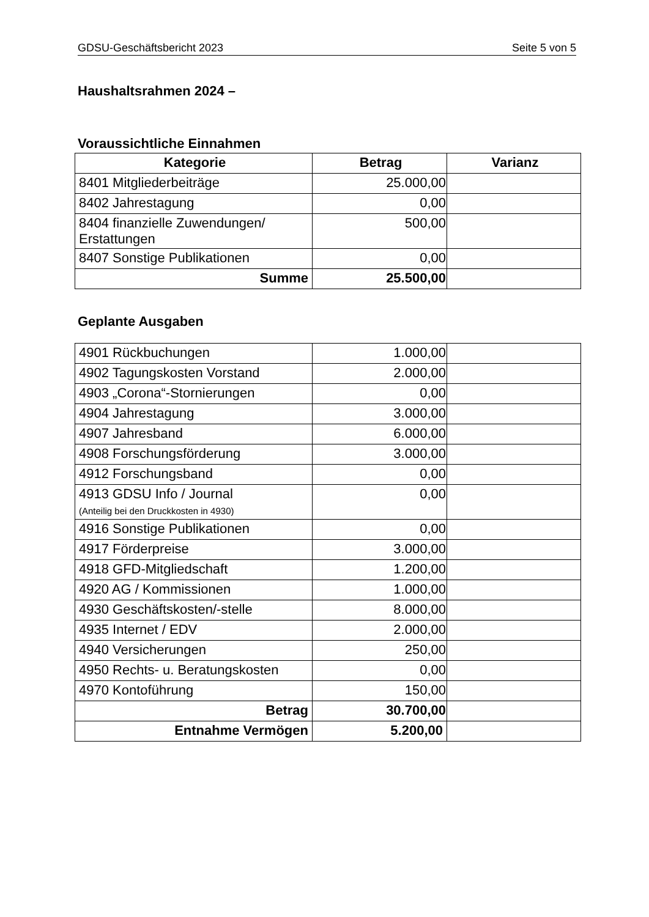GDSU-Geschäftsbericht 2023 Seite 5 von 5
Haushaltsrahmen 2024 –
Voraussichtliche Einnahmen
| Kategorie | Betrag | Varianz |
| --- | --- | --- |
| 8401 Mitgliederbeiträge | 25.000,00 | |
| 8402 Jahrestagung | 0,00 | |
| 8404 finanzielle Zuwendungen/ Erstattungen | 500,00 | |
| 8407 Sonstige Publikationen | 0,00 | |
| Summe | 25.500,00 | |
Geplante Ausgaben
| 4901 Rückbuchungen | 1.000,00 | |
| 4902 Tagungskosten Vorstand | 2.000,00 | |
| 4903 „Corona“-Stornierungen | 0,00 | |
| 4904 Jahrestagung | 3.000,00 | |
| 4907 Jahresband | 6.000,00 | |
| 4908 Forschungsförderung | 3.000,00 | |
| 4912 Forschungsband | 0,00 | |
| 4913 GDSU Info / Journal (Anteilig bei den Druckkosten in 4930) | 0,00 | |
| 4916 Sonstige Publikationen | 0,00 | |
| 4917 Förderpreise | 3.000,00 | |
| 4918 GFD-Mitgliedschaft | 1.200,00 | |
| 4920 AG / Kommissionen | 1.000,00 | |
| 4930 Geschäftskosten/-stelle | 8.000,00 | |
| 4935 Internet / EDV | 2.000,00 | |
| 4940 Versicherungen | 250,00 | |
| 4950 Rechts- u. Beratungskosten | 0,00 | |
| 4970 Kontoführung | 150,00 | |
| Betrag | 30.700,00 | |
| Entnahme Vermögen | 5.200,00 | |